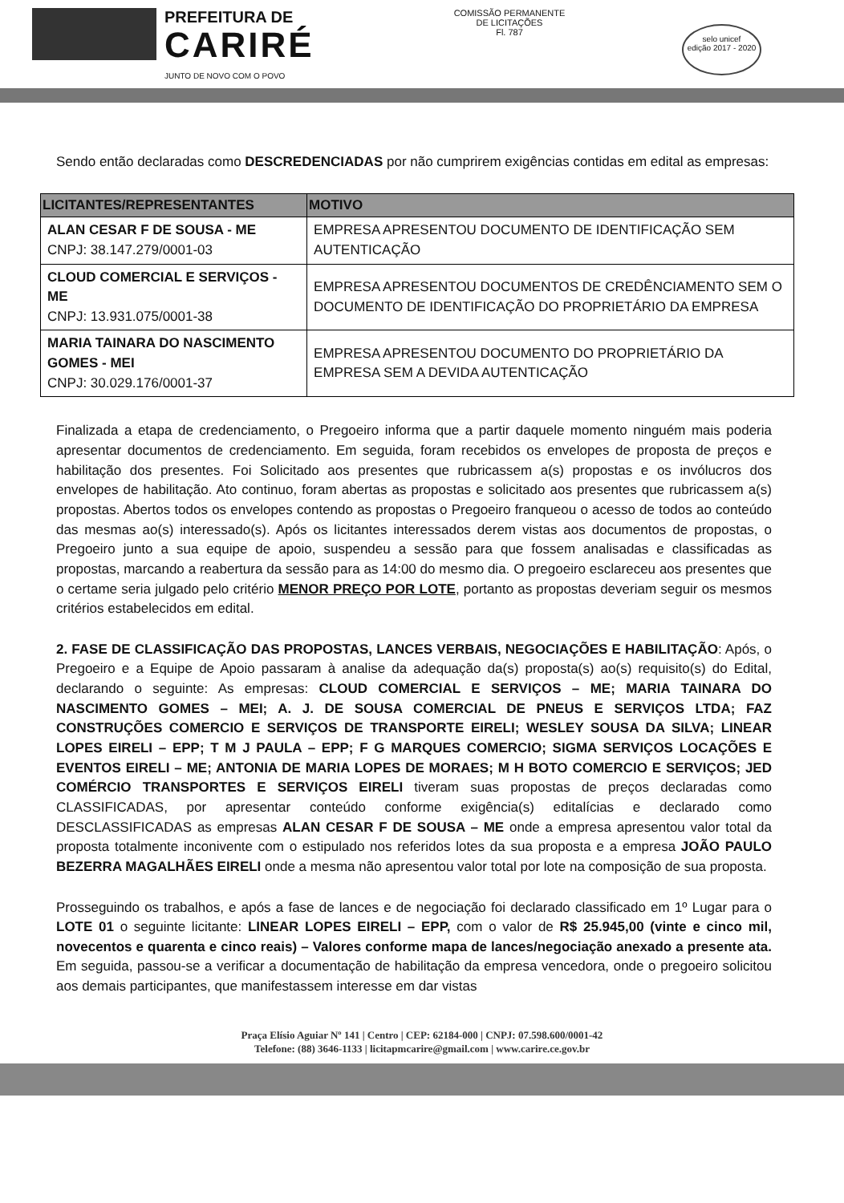PREFEITURA DE
CARIRÉ
JUNTO DE NOVO COM O POVO
COMISSÃO PERMANENTE DE LICITAÇÕES
Fl. 787
selo unicef
edição 2017 - 2020
Sendo então declaradas como DESCREDENCIADAS por não cumprirem exigências contidas em edital as empresas:
| LICITANTES/REPRESENTANTES | MOTIVO |
| --- | --- |
| ALAN CESAR F DE SOUSA - ME CNPJ: 38.147.279/0001-03 | EMPRESA APRESENTOU DOCUMENTO DE IDENTIFICAÇÃO SEM AUTENTICAÇÃO |
| CLOUD COMERCIAL E SERVIÇOS - ME CNPJ: 13.931.075/0001-38 | EMPRESA APRESENTOU DOCUMENTOS DE CREDÊNCIAMENTO SEM O DOCUMENTO DE IDENTIFICAÇÃO DO PROPRIETÁRIO DA EMPRESA |
| MARIA TAINARA DO NASCIMENTO GOMES - MEI CNPJ: 30.029.176/0001-37 | EMPRESA APRESENTOU DOCUMENTO DO PROPRIETÁRIO DA EMPRESA SEM A DEVIDA AUTENTICAÇÃO |
Finalizada a etapa de credenciamento, o Pregoeiro informa que a partir daquele momento ninguém mais poderia apresentar documentos de credenciamento. Em seguida, foram recebidos os envelopes de proposta de preços e habilitação dos presentes. Foi Solicitado aos presentes que rubricassem a(s) propostas e os invólucros dos envelopes de habilitação. Ato continuo, foram abertas as propostas e solicitado aos presentes que rubricassem a(s) propostas. Abertos todos os envelopes contendo as propostas o Pregoeiro franqueou o acesso de todos ao conteúdo das mesmas ao(s) interessado(s). Após os licitantes interessados derem vistas aos documentos de propostas, o Pregoeiro junto a sua equipe de apoio, suspendeu a sessão para que fossem analisadas e classificadas as propostas, marcando a reabertura da sessão para as 14:00 do mesmo dia. O pregoeiro esclareceu aos presentes que o certame seria julgado pelo critério MENOR PREÇO POR LOTE, portanto as propostas deveriam seguir os mesmos critérios estabelecidos em edital.
2. FASE DE CLASSIFICAÇÃO DAS PROPOSTAS, LANCES VERBAIS, NEGOCIAÇÕES E HABILITAÇÃO: Após, o Pregoeiro e a Equipe de Apoio passaram à analise da adequação da(s) proposta(s) ao(s) requisito(s) do Edital, declarando o seguinte: As empresas: CLOUD COMERCIAL E SERVIÇOS – ME; MARIA TAINARA DO NASCIMENTO GOMES – MEI; A. J. DE SOUSA COMERCIAL DE PNEUS E SERVIÇOS LTDA; FAZ CONSTRUÇÕES COMERCIO E SERVIÇOS DE TRANSPORTE EIRELI; WESLEY SOUSA DA SILVA; LINEAR LOPES EIRELI – EPP; T M J PAULA – EPP; F G MARQUES COMERCIO; SIGMA SERVIÇOS LOCAÇÕES E EVENTOS EIRELI – ME; ANTONIA DE MARIA LOPES DE MORAES; M H BOTO COMERCIO E SERVIÇOS; JED COMÉRCIO TRANSPORTES E SERVIÇOS EIRELI tiveram suas propostas de preços declaradas como CLASSIFICADAS, por apresentar conteúdo conforme exigência(s) editalícias e declarado como DESCLASSIFICADAS as empresas ALAN CESAR F DE SOUSA – ME onde a empresa apresentou valor total da proposta totalmente inconivente com o estipulado nos referidos lotes da sua proposta e a empresa JOÃO PAULO BEZERRA MAGALHÃES EIRELI onde a mesma não apresentou valor total por lote na composição de sua proposta.
Prosseguindo os trabalhos, e após a fase de lances e de negociação foi declarado classificado em 1º Lugar para o LOTE 01 o seguinte licitante: LINEAR LOPES EIRELI – EPP, com o valor de R$ 25.945,00 (vinte e cinco mil, novecentos e quarenta e cinco reais) – Valores conforme mapa de lances/negociação anexado a presente ata. Em seguida, passou-se a verificar a documentação de habilitação da empresa vencedora, onde o pregoeiro solicitou aos demais participantes, que manifestassem interesse em dar vistas
Praça Elísio Aguiar Nº 141 | Centro | CEP: 62184-000 | CNPJ: 07.598.600/0001-42
Telefone: (88) 3646-1133 | licitapmcarire@gmail.com | www.carire.ce.gov.br